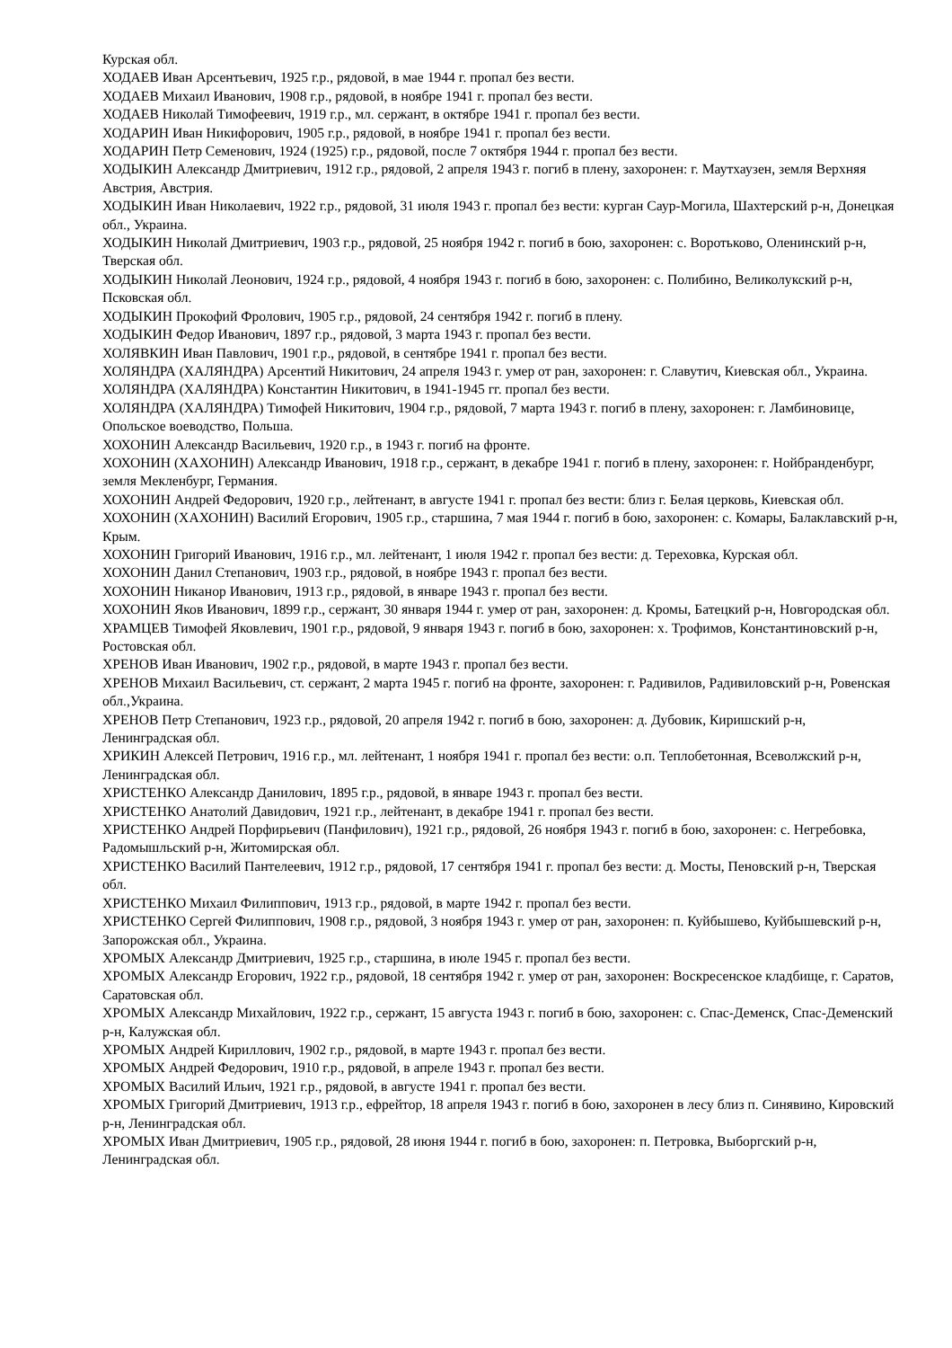Курская обл.
ХОДАЕВ Иван Арсентьевич, 1925 г.р., рядовой, в мае 1944 г. пропал без вести.
ХОДАЕВ Михаил Иванович, 1908 г.р., рядовой, в ноябре 1941 г. пропал без вести.
ХОДАЕВ Николай Тимофеевич, 1919 г.р., мл. сержант, в октябре 1941 г. пропал без вести.
ХОДАРИН Иван Никифорович, 1905 г.р., рядовой, в ноябре 1941 г. пропал без вести.
ХОДАРИН Петр Семенович, 1924 (1925) г.р., рядовой, после 7 октября 1944 г. пропал без вести.
ХОДЫКИН Александр Дмитриевич, 1912 г.р., рядовой, 2 апреля 1943 г. погиб в плену, захоронен: г. Маутхаузен, земля Верхняя Австрия, Австрия.
ХОДЫКИН Иван Николаевич, 1922 г.р., рядовой, 31 июля 1943 г. пропал без вести: курган Саур-Могила, Шахтерский р-н, Донецкая обл., Украина.
ХОДЫКИН Николай Дмитриевич, 1903 г.р., рядовой, 25 ноября 1942 г. погиб в бою, захоронен: с. Воротьково, Оленинский р-н, Тверская обл.
ХОДЫКИН Николай Леонович, 1924 г.р., рядовой, 4 ноября 1943 г. погиб в бою, захоронен: с. Полибино, Великолукский р-н, Псковская обл.
ХОДЫКИН Прокофий Фролович, 1905 г.р., рядовой, 24 сентября 1942 г. погиб в плену.
ХОДЫКИН Федор Иванович, 1897 г.р., рядовой, 3 марта 1943 г. пропал без вести.
ХОЛЯВКИН Иван Павлович, 1901 г.р., рядовой, в сентябре 1941 г. пропал без вести.
ХОЛЯНДРА (ХАЛЯНДРА) Арсентий Никитович, 24 апреля 1943 г. умер от ран, захоронен: г. Славутич, Киевская обл., Украина.
ХОЛЯНДРА (ХАЛЯНДРА) Константин Никитович, в 1941-1945 гг. пропал без вести.
ХОЛЯНДРА (ХАЛЯНДРА) Тимофей Никитович, 1904 г.р., рядовой, 7 марта 1943 г. погиб в плену, захоронен: г. Ламбиновице, Опольское воеводство, Польша.
ХОХОНИН Александр Васильевич, 1920 г.р., в 1943 г. погиб на фронте.
ХОХОНИН (ХАХОНИН) Александр Иванович, 1918 г.р., сержант, в декабре 1941 г. погиб в плену, захоронен: г. Нойбранденбург, земля Мекленбург, Германия.
ХОХОНИН Андрей Федорович, 1920 г.р., лейтенант, в августе 1941 г. пропал без вести: близ г. Белая церковь, Киевская обл.
ХОХОНИН (ХАХОНИН) Василий Егорович, 1905 г.р., старшина, 7 мая 1944 г. погиб в бою, захоронен: с. Комары, Балаклавский р-н, Крым.
ХОХОНИН Григорий Иванович, 1916 г.р., мл. лейтенант, 1 июля 1942 г. пропал без вести: д. Тереховка, Курская обл.
ХОХОНИН Данил Степанович, 1903 г.р., рядовой, в ноябре 1943 г. пропал без вести.
ХОХОНИН Никанор Иванович, 1913 г.р., рядовой, в январе 1943 г. пропал без вести.
ХОХОНИН Яков Иванович, 1899 г.р., сержант, 30 января 1944 г. умер от ран, захоронен: д. Кромы, Батецкий р-н, Новгородская обл.
ХРАМЦЕВ Тимофей Яковлевич, 1901 г.р., рядовой, 9 января 1943 г. погиб в бою, захоронен: х. Трофимов, Константиновский р-н, Ростовская обл.
ХРЕНОВ Иван Иванович, 1902 г.р., рядовой, в марте 1943 г. пропал без вести.
ХРЕНОВ Михаил Васильевич, ст. сержант, 2 марта 1945 г. погиб на фронте, захоронен: г. Радивилов, Радивиловский р-н, Ровенская обл.,Украина.
ХРЕНОВ Петр Степанович, 1923 г.р., рядовой, 20 апреля 1942 г. погиб в бою, захоронен: д. Дубовик, Киришский р-н, Ленинградская обл.
ХРИКИН Алексей Петрович, 1916 г.р., мл. лейтенант, 1 ноября 1941 г. пропал без вести: о.п. Теплобетонная, Всеволжский р-н, Ленинградская обл.
ХРИСТЕНКО Александр Данилович, 1895 г.р., рядовой, в январе 1943 г. пропал без вести.
ХРИСТЕНКО Анатолий Давидович, 1921 г.р., лейтенант, в декабре 1941 г. пропал без вести.
ХРИСТЕНКО Андрей Порфирьевич (Панфилович), 1921 г.р., рядовой, 26 ноября 1943 г. погиб в бою, захоронен: с. Негребовка, Радомышльский р-н, Житомирская обл.
ХРИСТЕНКО Василий Пантелеевич, 1912 г.р., рядовой, 17 сентября 1941 г. пропал без вести: д. Мосты, Пеновский р-н, Тверская обл.
ХРИСТЕНКО Михаил Филиппович, 1913 г.р., рядовой, в марте 1942 г. пропал без вести.
ХРИСТЕНКО Сергей Филиппович, 1908 г.р., рядовой, 3 ноября 1943 г. умер от ран, захоронен: п. Куйбышево, Куйбышевский р-н, Запорожская обл., Украина.
ХРОМЫХ Александр Дмитриевич, 1925 г.р., старшина, в июле 1945 г. пропал без вести.
ХРОМЫХ Александр Егорович, 1922 г.р., рядовой, 18 сентября 1942 г. умер от ран, захоронен: Воскресенское кладбище, г. Саратов, Саратовская обл.
ХРОМЫХ Александр Михайлович, 1922 г.р., сержант, 15 августа 1943 г. погиб в бою, захоронен: с. Спас-Деменск, Спас-Деменский р-н, Калужская обл.
ХРОМЫХ Андрей Кириллович, 1902 г.р., рядовой, в марте 1943 г. пропал без вести.
ХРОМЫХ Андрей Федорович, 1910 г.р., рядовой, в апреле 1943 г. пропал без вести.
ХРОМЫХ Василий Ильич, 1921 г.р., рядовой, в августе 1941 г. пропал без вести.
ХРОМЫХ Григорий Дмитриевич, 1913 г.р., ефрейтор, 18 апреля 1943 г. погиб в бою, захоронен в лесу близ п. Синявино, Кировский р-н, Ленинградская обл.
ХРОМЫХ Иван Дмитриевич, 1905 г.р., рядовой, 28 июня 1944 г. погиб в бою, захоронен: п. Петровка, Выборгский р-н, Ленинградская обл.